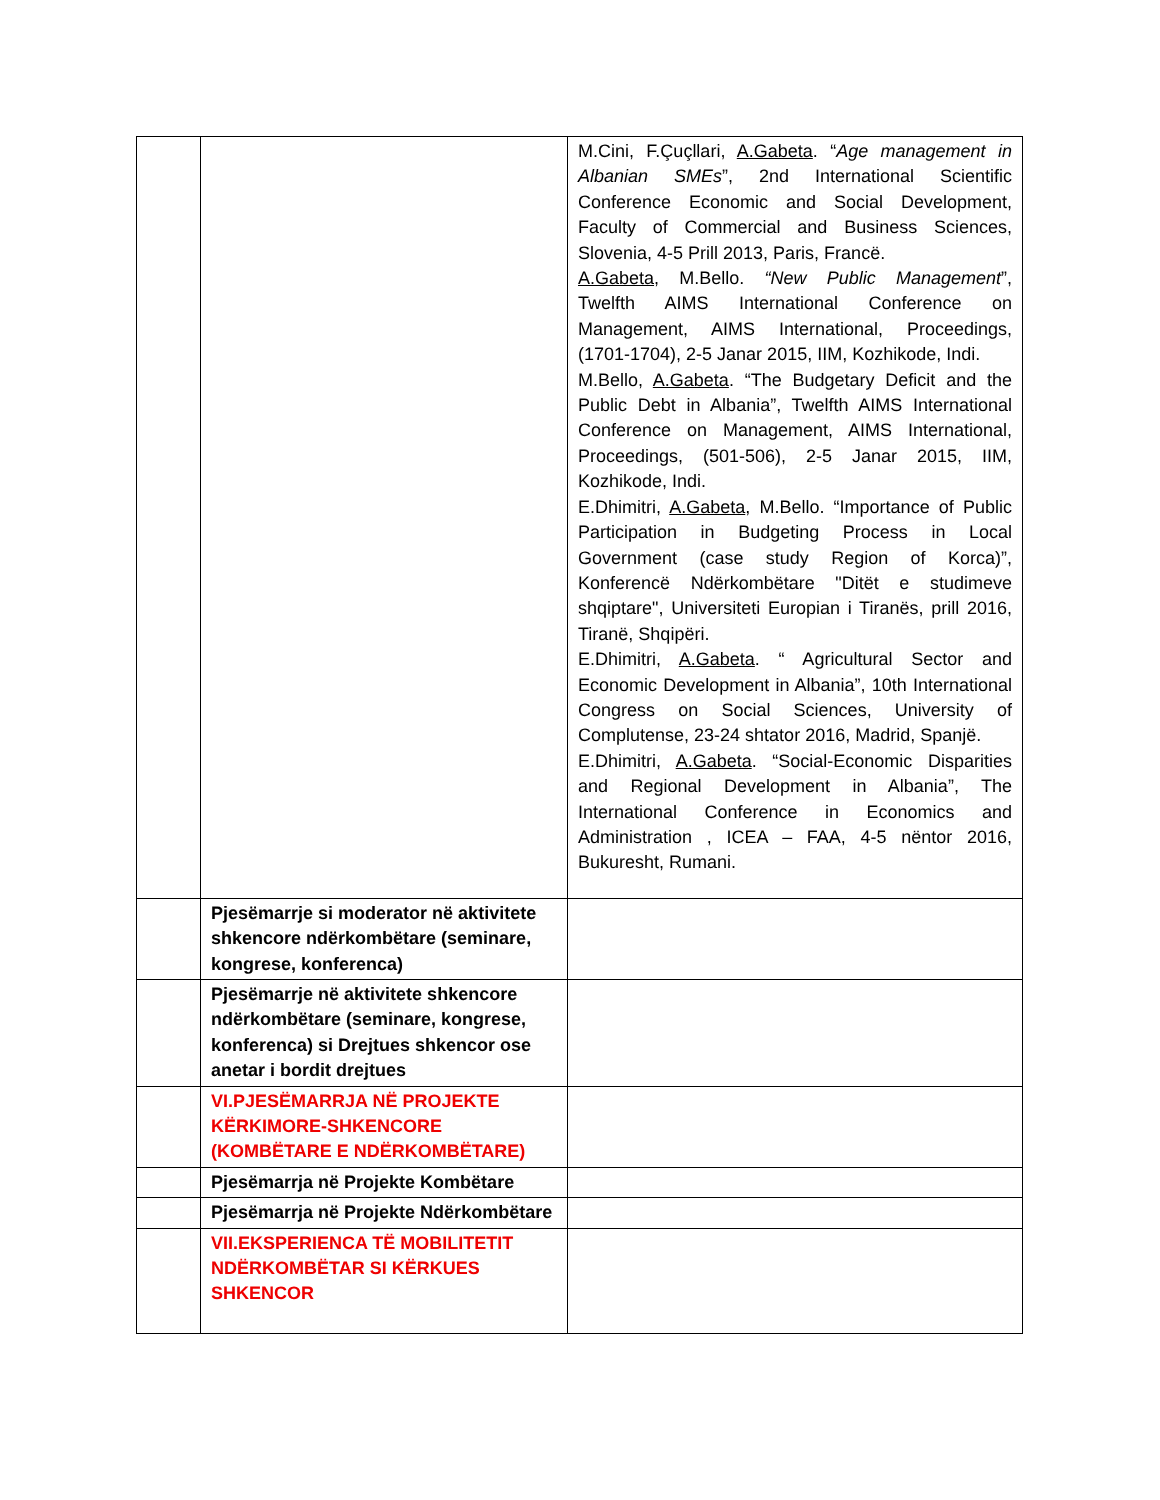| | | M.Cini, F.Çuçllari, A.Gabeta . “ Age management in Albanian SMEs ”, 2nd International Scientific Conference Economic and Social Development, Faculty of Commercial and Business Sciences, Slovenia, 4-5 Prill 2013, Paris, Francë. A.Gabeta , M.Bello. “New Public Management ”, Twelfth AIMS International Conference on Management, AIMS International, Proceedings, (1701-1704), 2-5 Janar 2015, IIM, Kozhikode, Indi. M.Bello, A.Gabeta . “The Budgetary Deficit and the Public Debt in Albania”, Twelfth AIMS International Conference on Management, AIMS International, Proceedings, (501-506), 2-5 Janar 2015, IIM, Kozhikode, Indi. E.Dhimitri, A.Gabeta , M.Bello. “Importance of Public Participation in Budgeting Process in Local Government (case study Region of Korca)”, Konferencë Ndërkombëtare "Ditët e studimeve shqiptare", Universiteti Europian i Tiranës, prill 2016, Tiranë, Shqipëri. E.Dhimitri, A.Gabeta . “ Agricultural Sector and Economic Development in Albania”, 10th International Congress on Social Sciences, University of Complutense, 23-24 shtator 2016, Madrid, Spanjë. E.Dhimitri, A.Gabeta . “Social-Economic Disparities and Regional Development in Albania”, The International Conference in Economics and Administration , ICEA – FAA, 4-5 nëntor 2016, Bukuresht, Rumani. |
| | Pjesëmarrje si moderator në aktivitete shkencore ndërkombëtare (seminare, kongrese, konferenca) | |
| | Pjesëmarrje në aktivitete shkencore ndërkombëtare (seminare, kongrese, konferenca) si Drejtues shkencor ose anetar i bordit drejtues | |
| | VI.PJESËMARRJA NË PROJEKTE KËRKIMORE-SHKENCORE (KOMBËTARE E NDËRKOMBËTARE) | |
| | Pjesëmarrja në Projekte Kombëtare | |
| | Pjesëmarrja në Projekte Ndërkombëtare | |
| | VII.EKSPERIENCA TË MOBILITETIT NDËRKOMBËTAR SI KËRKUES SHKENCOR | |